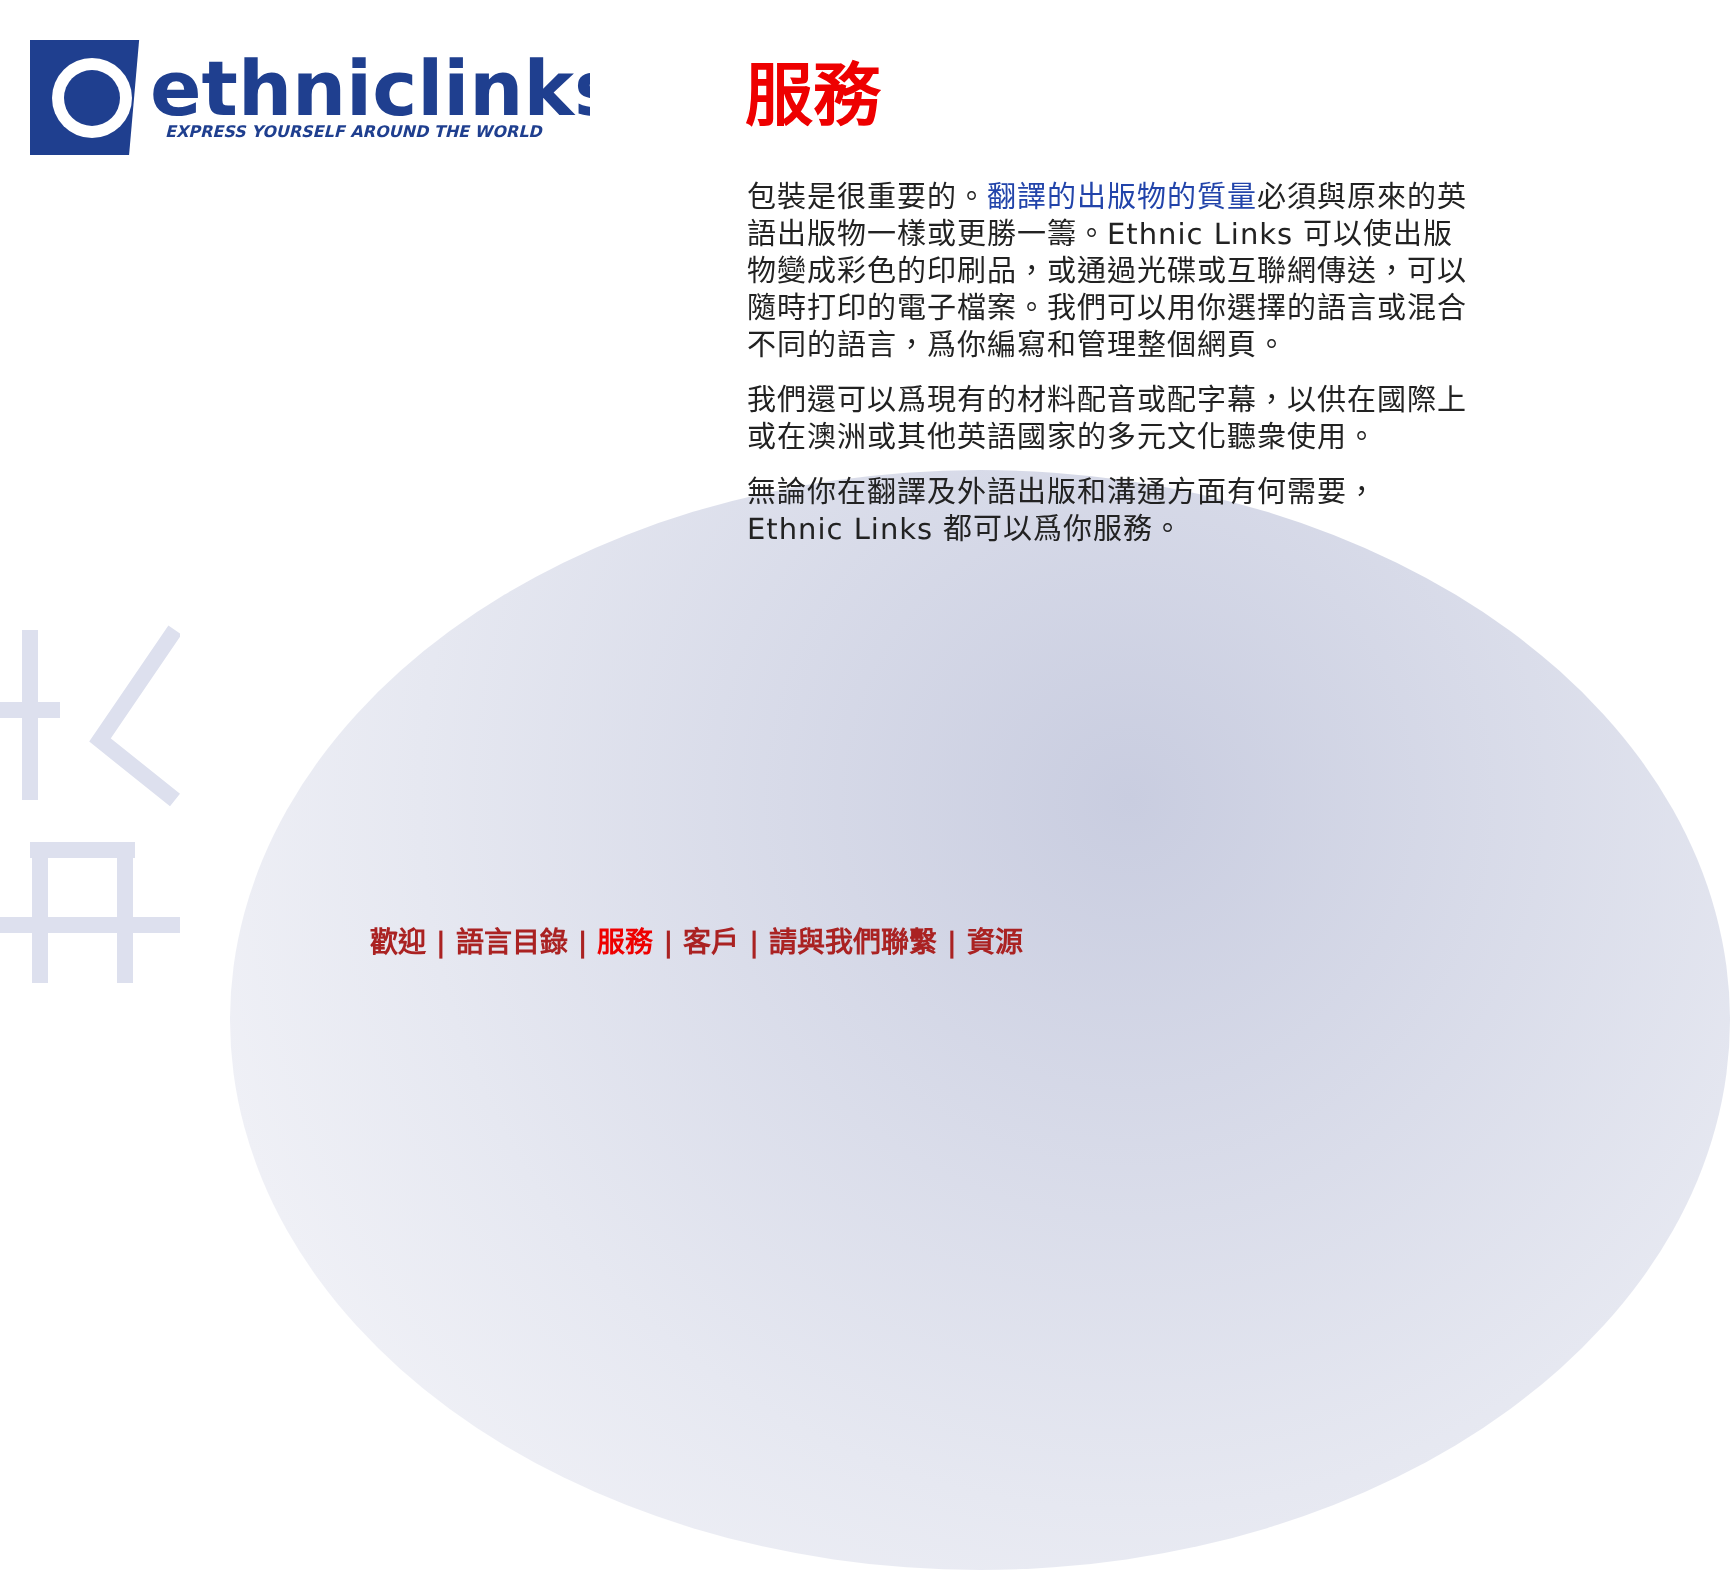ethniclinks
EXPRESS YOURSELF AROUND THE WORLD
服務
包裝是很重要的。翻譯的出版物的質量必須與原來的英語出版物一樣或更勝一籌。Ethnic Links 可以使出版物變成彩色的印刷品，或通過光碟或互聯網傳送，可以隨時打印的電子檔案。我們可以用你選擇的語言或混合不同的語言，爲你編寫和管理整個網頁。
我們還可以爲現有的材料配音或配字幕，以供在國際上或在澳洲或其他英語國家的多元文化聽衆使用。
無論你在翻譯及外語出版和溝通方面有何需要，Ethnic Links 都可以爲你服務。
歡迎 | 語言目錄 | 服務 | 客戶 | 請與我們聯繫 | 資源